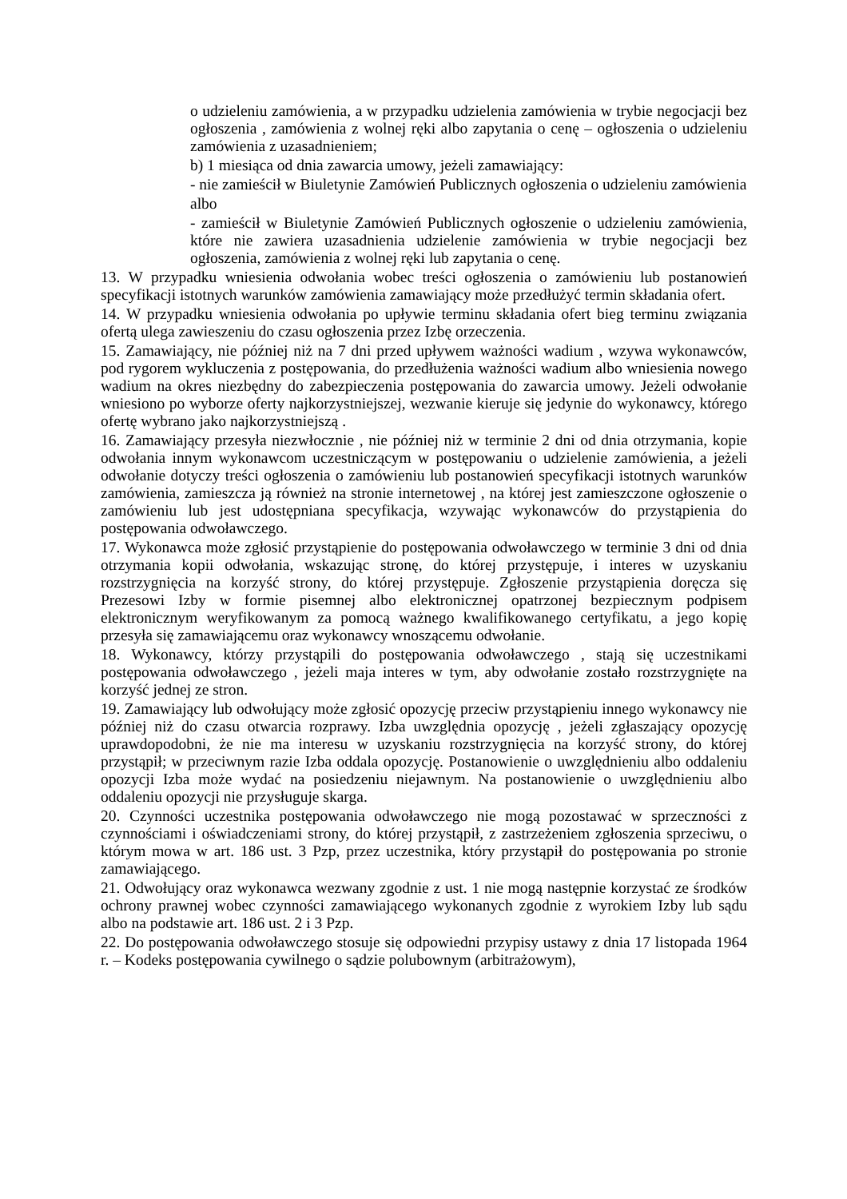o udzieleniu zamówienia, a w przypadku udzielenia zamówienia w trybie negocjacji bez ogłoszenia , zamówienia z wolnej ręki albo zapytania o cenę – ogłoszenia o udzieleniu zamówienia z uzasadnieniem;
b) 1 miesiąca od dnia zawarcia umowy, jeżeli zamawiający:
- nie zamieścił w Biuletynie Zamówień Publicznych ogłoszenia o udzieleniu zamówienia
albo
- zamieścił w Biuletynie Zamówień Publicznych ogłoszenie o udzieleniu zamówienia, które nie zawiera uzasadnienia udzielenie zamówienia w trybie negocjacji bez ogłoszenia, zamówienia z wolnej ręki lub zapytania o cenę.
13. W przypadku wniesienia odwołania wobec treści ogłoszenia o zamówieniu lub postanowień specyfikacji istotnych warunków zamówienia zamawiający może przedłużyć termin składania ofert.
14. W przypadku wniesienia odwołania po upływie terminu składania ofert bieg terminu związania ofertą ulega zawieszeniu do czasu ogłoszenia przez Izbę orzeczenia.
15. Zamawiający, nie później niż na 7 dni przed upływem ważności wadium , wzywa wykonawców, pod rygorem wykluczenia z postępowania, do przedłużenia ważności wadium albo wniesienia nowego wadium na okres niezbędny do zabezpieczenia postępowania do zawarcia umowy. Jeżeli odwołanie wniesiono po wyborze oferty najkorzystniejszej, wezwanie kieruje się jedynie do wykonawcy, którego ofertę wybrano jako najkorzystniejszą .
16. Zamawiający przesyła niezwłocznie , nie później niż w terminie 2 dni od dnia otrzymania, kopie odwołania innym wykonawcom uczestniczącym w postępowaniu o udzielenie zamówienia, a jeżeli odwołanie dotyczy treści ogłoszenia o zamówieniu lub postanowień specyfikacji istotnych warunków zamówienia, zamieszcza ją również na stronie internetowej , na której jest zamieszczone ogłoszenie o zamówieniu lub jest udostępniana specyfikacja, wzywając wykonawców do przystąpienia do postępowania odwoławczego.
17. Wykonawca może zgłosić przystąpienie do postępowania odwoławczego w terminie 3 dni od dnia otrzymania kopii odwołania, wskazując stronę, do której przystępuje, i interes w uzyskaniu rozstrzygnięcia na korzyść strony, do której przystępuje. Zgłoszenie przystąpienia doręcza się Prezesowi Izby w formie pisemnej albo elektronicznej opatrzonej bezpiecznym podpisem elektronicznym weryfikowanym za pomocą ważnego kwalifikowanego certyfikatu, a jego kopię przesyła się zamawiającemu oraz wykonawcy wnoszącemu odwołanie.
18. Wykonawcy, którzy przystąpili do postępowania odwoławczego , stają się uczestnikami postępowania odwoławczego , jeżeli maja interes w tym, aby odwołanie zostało rozstrzygnięte na korzyść jednej ze stron.
19. Zamawiający lub odwołujący może zgłosić opozycję przeciw przystąpieniu innego wykonawcy nie później niż do czasu otwarcia rozprawy. Izba uwzględnia opozycję , jeżeli zgłaszający opozycję uprawdopodobni, że nie ma interesu w uzyskaniu rozstrzygnięcia na korzyść strony, do której przystąpił; w przeciwnym razie Izba oddala opozycję. Postanowienie o uwzględnieniu albo oddaleniu opozycji Izba może wydać na posiedzeniu niejawnym. Na postanowienie o uwzględnieniu albo oddaleniu opozycji nie przysługuje skarga.
20. Czynności uczestnika postępowania odwoławczego nie mogą pozostawać w sprzeczności z czynnościami i oświadczeniami strony, do której przystąpił, z zastrzeżeniem zgłoszenia sprzeciwu, o którym mowa w art. 186 ust. 3 Pzp, przez uczestnika, który przystąpił do postępowania po stronie zamawiającego.
21. Odwołujący oraz wykonawca wezwany zgodnie z ust. 1 nie mogą następnie korzystać ze środków ochrony prawnej wobec czynności zamawiającego wykonanych zgodnie z wyrokiem Izby lub sądu albo na podstawie art. 186 ust. 2 i 3 Pzp.
22. Do postępowania odwoławczego stosuje się odpowiedni przypisy ustawy z dnia 17 listopada 1964 r. – Kodeks postępowania cywilnego o sądzie polubownym (arbitrażowym),